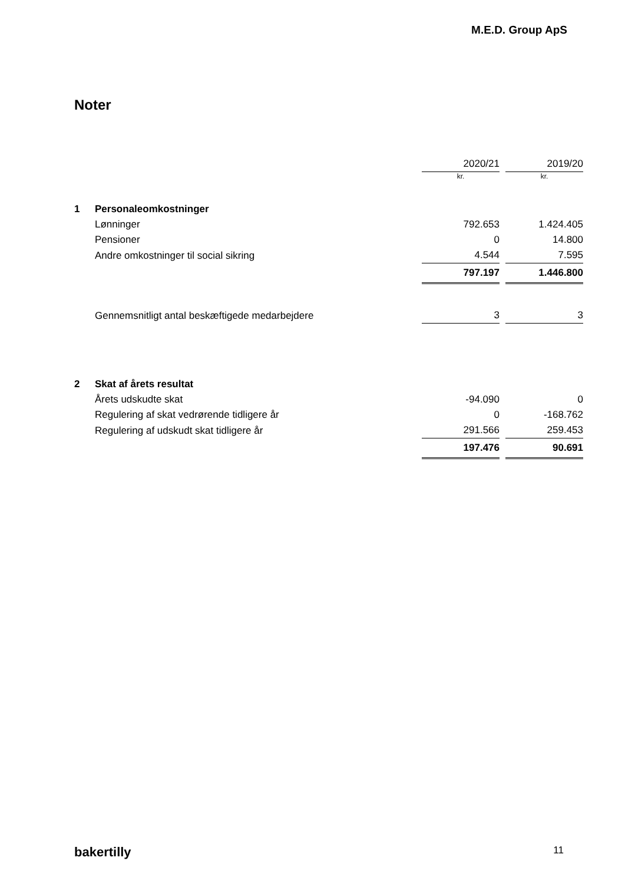M.E.D. Group ApS
Noter
| | | 2020/21 | | 2019/20 |
| | | kr. | | kr. |
| 1 | Personaleomkostninger | | | |
| | Lønninger | 792.653 | | 1.424.405 |
| | Pensioner | 0 | | 14.800 |
| | Andre omkostninger til social sikring | 4.544 | | 7.595 |
| | | 797.197 | | 1.446.800 |
| | Gennemsnitligt antal beskæftigede medarbejdere | 3 | | 3 |
| 2 | Skat af årets resultat | | | |
| | Årets udskudte skat | -94.090 | | 0 |
| | Regulering af skat vedrørende tidligere år | 0 | | -168.762 |
| | Regulering af udskudt skat tidligere år | 291.566 | | 259.453 |
| | | 197.476 | | 90.691 |
bakertilly 11